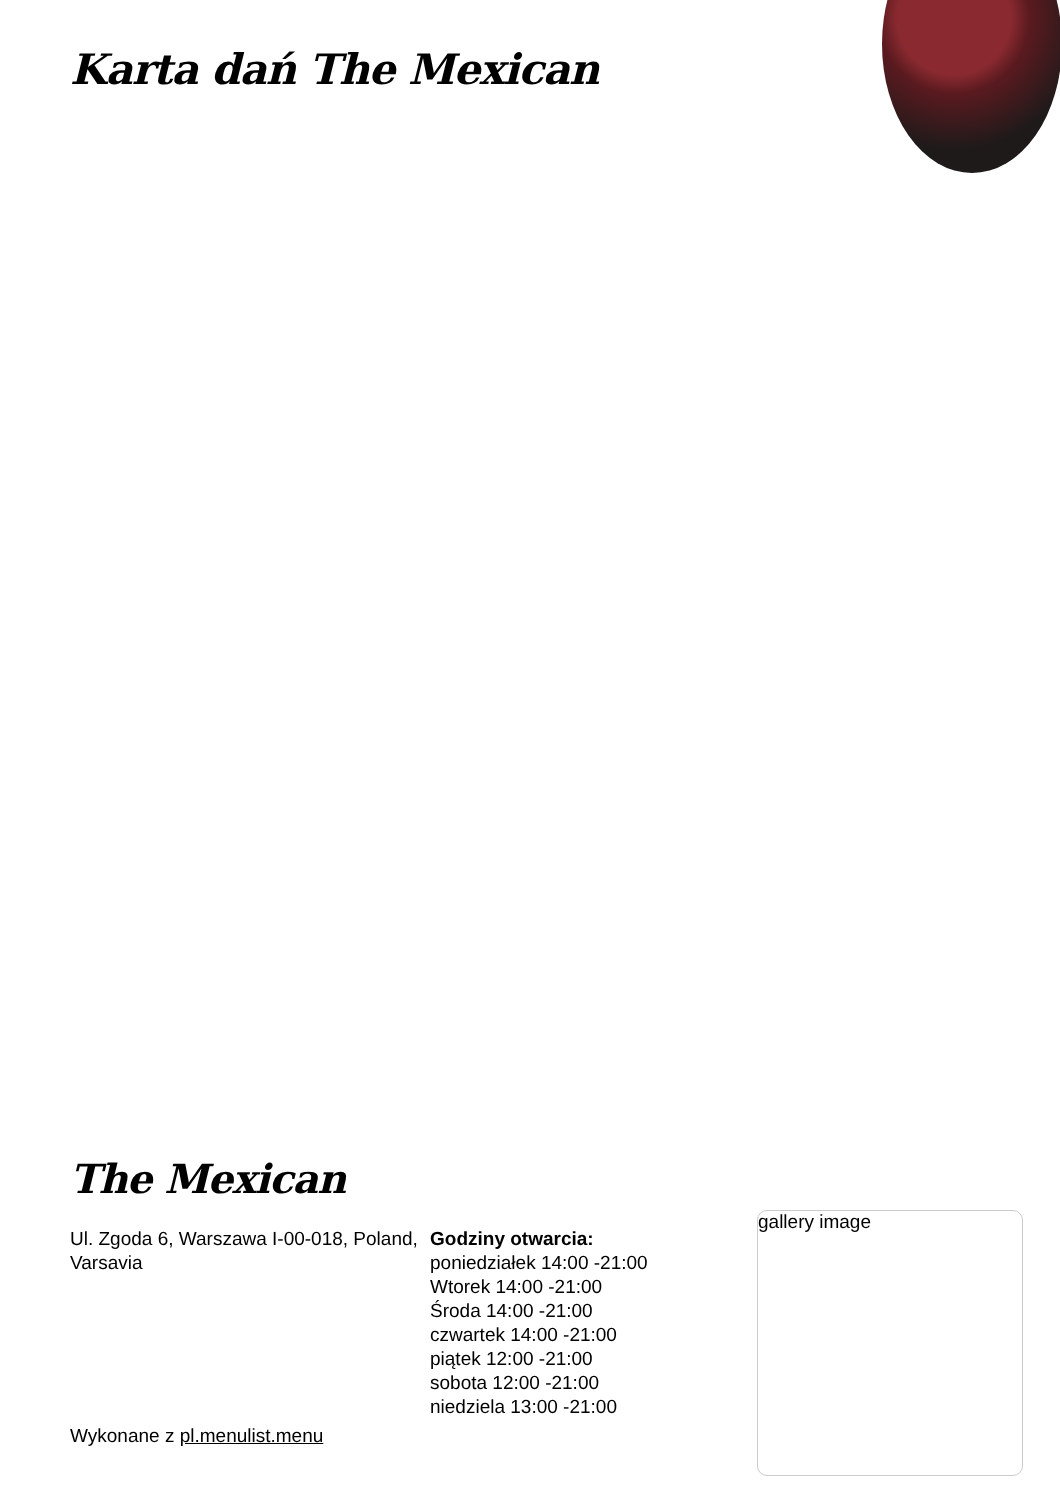Karta dań The Mexican
The Mexican
Ul. Zgoda 6, Warszawa I-00-018, Poland, Varsavia
Godziny otwarcia:
poniedziałek 14:00 -21:00
Wtorek 14:00 -21:00
Środa 14:00 -21:00
czwartek 14:00 -21:00
piątek 12:00 -21:00
sobota 12:00 -21:00
niedziela 13:00 -21:00
gallery image
Wykonane z pl.menulist.menu